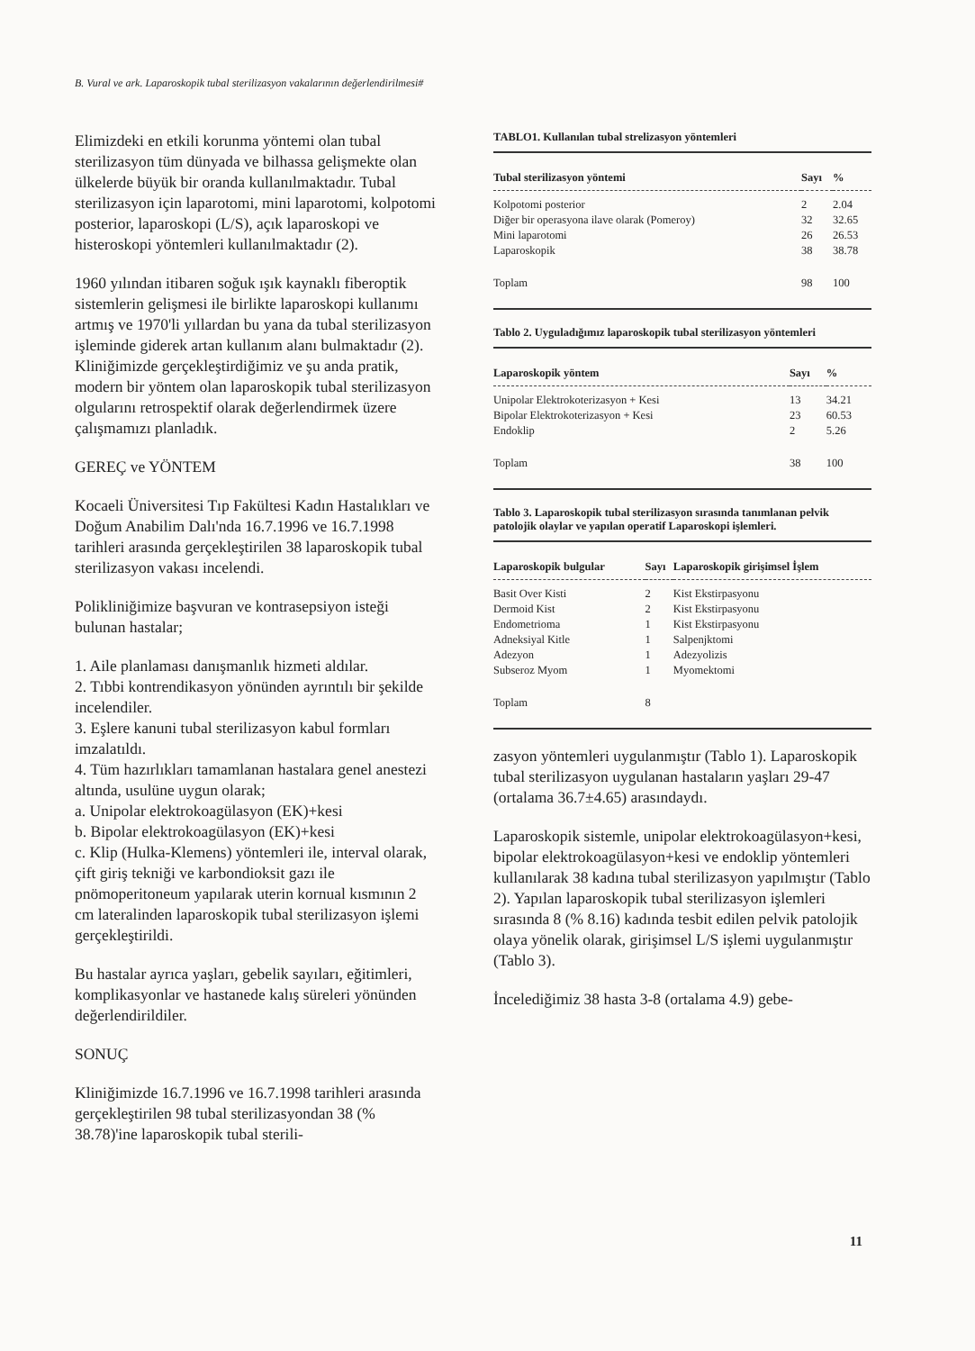B. Vural ve ark. Laparoskopik tubal sterilizasyon vakalarının değerlendirilmesi#
Elimizdeki en etkili korunma yöntemi olan tubal sterilizasyon tüm dünyada ve bilhassa gelişmekte olan ülkelerde büyük bir oranda kullanılmaktadır. Tubal sterilizasyon için laparotomi, mini laparotomi, kolpotomi posterior, laparoskopi (L/S), açık laparoskopi ve histeroskopi yöntemleri kullanılmaktadır (2).
1960 yılından itibaren soğuk ışık kaynaklı fiberoptik sistemlerin gelişmesi ile birlikte laparoskopi kullanımı artmış ve 1970'li yıllardan bu yana da tubal sterilizasyon işleminde giderek artan kullanım alanı bulmaktadır (2). Kliniğimizde gerçekleştirdiğimiz ve şu anda pratik, modern bir yöntem olan laparoskopik tubal sterilizasyon olgularını retrospektif olarak değerlendirmek üzere çalışmamızı planladık.
GEREÇ ve YÖNTEM
Kocaeli Üniversitesi Tıp Fakültesi Kadın Hastalıkları ve Doğum Anabilim Dalı'nda 16.7.1996 ve 16.7.1998 tarihleri arasında gerçekleştirilen 38 laparoskopik tubal sterilizasyon vakası incelendi.
Polikliniğimize başvuran ve kontrasepsiyon isteği bulunan hastalar;
1. Aile planlaması danışmanlık hizmeti aldılar.
2. Tıbbi kontrendikasyon yönünden ayrıntılı bir şekilde incelendiler.
3. Eşlere kanuni tubal sterilizasyon kabul formları imzalatıldı.
4. Tüm hazırlıkları tamamlanan hastalara genel anestezi altında, usulüne uygun olarak;
a. Unipolar elektrokoagülasyon (EK)+kesi
b. Bipolar elektrokoagülasyon (EK)+kesi
c. Klip (Hulka-Klemens) yöntemleri ile, interval olarak, çift giriş tekniği ve karbondioksit gazı ile pnömoperitoneum yapılarak uterin kornual kısmının 2 cm lateralinden laparoskopik tubal sterilizasyon işlemi gerçekleştirildi.
Bu hastalar ayrıca yaşları, gebelik sayıları, eğitimleri, komplikasyonlar ve hastanede kalış süreleri yönünden değerlendirildiler.
SONUÇ
Kliniğimizde 16.7.1996 ve 16.7.1998 tarihleri arasında gerçekleştirilen 98 tubal sterilizasyondan 38 (% 38.78)'ine laparoskopik tubal sterili-
TABLO1. Kullanılan tubal strelizasyon yöntemleri
| Tubal sterilizasyon yöntemi | Sayı | % |
| --- | --- | --- |
| Kolpotomi posterior | 2 | 2.04 |
| Diğer bir operasyona ilave olarak (Pomeroy) | 32 | 32.65 |
| Mini laparotomi | 26 | 26.53 |
| Laparoskopik | 38 | 38.78 |
| Toplam | 98 | 100 |
Tablo 2. Uyguladığımız laparoskopik tubal sterilizasyon yöntemleri
| Laparoskopik yöntem | Sayı | % |
| --- | --- | --- |
| Unipolar Elektrokoterizasyon + Kesi | 13 | 34.21 |
| Bipolar Elektrokoterizasyon + Kesi | 23 | 60.53 |
| Endoklip | 2 | 5.26 |
| Toplam | 38 | 100 |
Tablo 3. Laparoskopik tubal sterilizasyon sırasında tanımlanan pelvik patolojik olaylar ve yapılan operatif Laparoskopi işlemleri.
| Laparoskopik bulgular | Sayı | Laparoskopik girişimsel İşlem |
| --- | --- | --- |
| Basit Over Kisti | 2 | Kist Ekstirpasyonu |
| Dermoid Kist | 2 | Kist Ekstirpasyonu |
| Endometrioma | 1 | Kist Ekstirpasyonu |
| Adneksiyal Kitle | 1 | Salpenjktomi |
| Adezyon | 1 | Adezyolizis |
| Subseroz Myom | 1 | Myomektomi |
| Toplam | 8 | |
zasyon yöntemleri uygulanmıştır (Tablo 1). Laparoskopik tubal sterilizasyon uygulanan hastaların yaşları 29-47 (ortalama 36.7±4.65) arasındaydı.
Laparoskopik sistemle, unipolar elektrokoagülasyon+kesi, bipolar elektrokoagülasyon+kesi ve endoklip yöntemleri kullanılarak 38 kadına tubal sterilizasyon yapılmıştır (Tablo 2). Yapılan laparoskopik tubal sterilizasyon işlemleri sırasında 8 (% 8.16) kadında tesbit edilen pelvik patolojik olaya yönelik olarak, girişimsel L/S işlemi uygulanmıştır (Tablo 3).
İncelediğimiz 38 hasta 3-8 (ortalama 4.9) gebe-
11